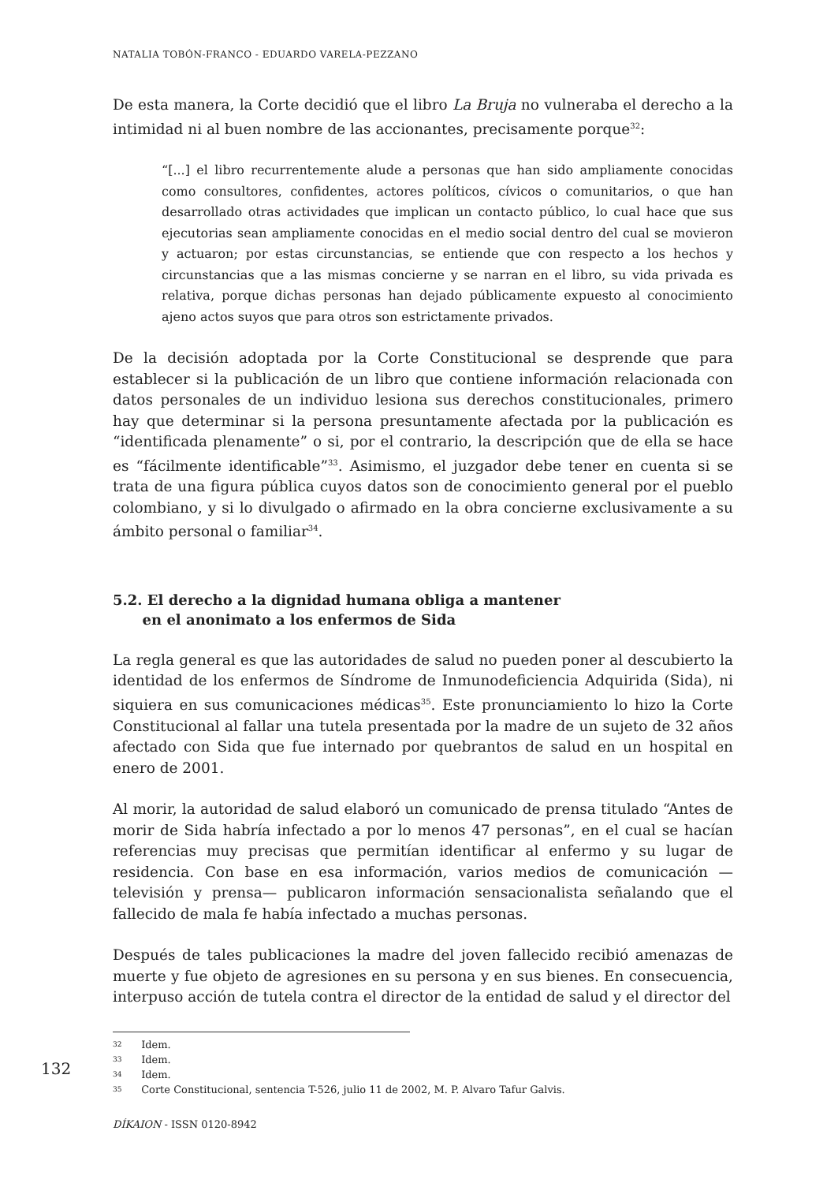NATALIA TOBÓN-FRANCO - EDUARDO VARELA-PEZZANO
De esta manera, la Corte decidió que el libro La Bruja no vulneraba el derecho a la intimidad ni al buen nombre de las accionantes, precisamente porque<sup>32</sup>:
“[...] el libro recurrentemente alude a personas que han sido ampliamente conocidas como consultores, confidentes, actores políticos, cívicos o comunitarios, o que han desarrollado otras actividades que implican un contacto público, lo cual hace que sus ejecutorias sean ampliamente conocidas en el medio social dentro del cual se movieron y actuaron; por estas circunstancias, se entiende que con respecto a los hechos y circunstancias que a las mismas concierne y se narran en el libro, su vida privada es relativa, porque dichas personas han dejado públicamente expuesto al conocimiento ajeno actos suyos que para otros son estrictamente privados.
De la decisión adoptada por la Corte Constitucional se desprende que para establecer si la publicación de un libro que contiene información relacionada con datos personales de un individuo lesiona sus derechos constitucionales, primero hay que determinar si la persona presuntamente afectada por la publicación es “identificada plenamente” o si, por el contrario, la descripción que de ella se hace es “fácilmente identificable”<sup>33</sup>. Asimismo, el juzgador debe tener en cuenta si se trata de una figura pública cuyos datos son de conocimiento general por el pueblo colombiano, y si lo divulgado o afirmado en la obra concierne exclusivamente a su ámbito personal o familiar<sup>34</sup>.
5.2. El derecho a la dignidad humana obliga a mantener
en el anonimato a los enfermos de Sida
La regla general es que las autoridades de salud no pueden poner al descubierto la identidad de los enfermos de Síndrome de Inmunodeficiencia Adquirida (Sida), ni siquiera en sus comunicaciones médicas<sup>35</sup>. Este pronunciamiento lo hizo la Corte Constitucional al fallar una tutela presentada por la madre de un sujeto de 32 años afectado con Sida que fue internado por quebrantos de salud en un hospital en enero de 2001.
Al morir, la autoridad de salud elaboró un comunicado de prensa titulado “Antes de morir de Sida habría infectado a por lo menos 47 personas”, en el cual se hacían referencias muy precisas que permitían identificar al enfermo y su lugar de residencia. Con base en esa información, varios medios de comunicación —televisión y prensa— publicaron información sensacionalista señalando que el fallecido de mala fe había infectado a muchas personas.
Después de tales publicaciones la madre del joven fallecido recibió amenazas de muerte y fue objeto de agresiones en su persona y en sus bienes. En consecuencia, interpuso acción de tutela contra el director de la entidad de salud y el director del
32 Idem.
33 Idem.
34 Idem.
35 Corte Constitucional, sentencia T-526, julio 11 de 2002, M. P. Alvaro Tafur Galvis.
132
DÍKAION - ISSN 0120-8942